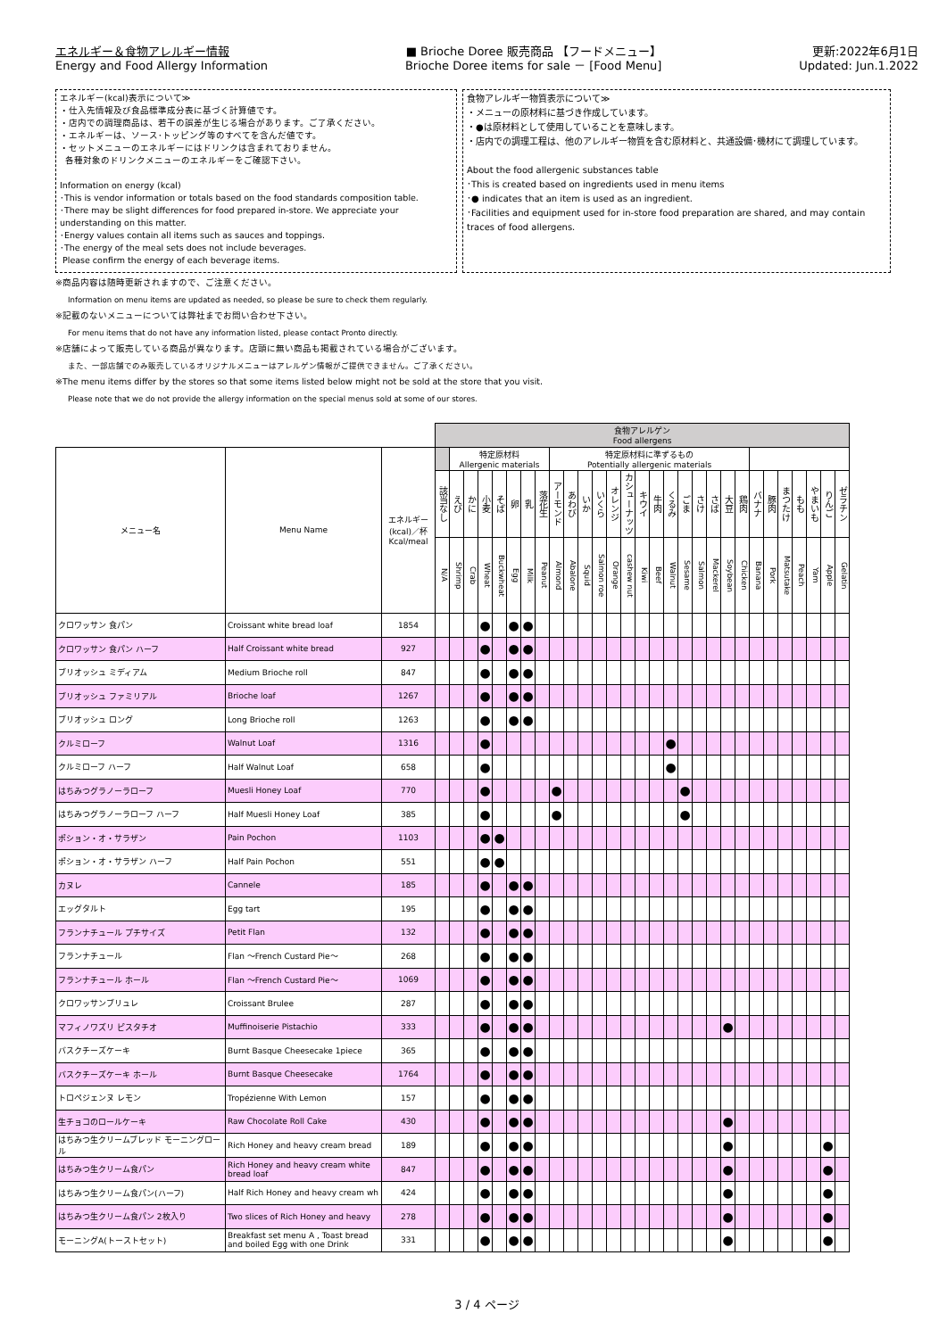エネルギー＆食物アレルギー情報
Energy and Food Allergy Information
■ Brioche Doree 販売商品 【フードメニュー】
Brioche Doree items for sale － [Food Menu]
更新:2022年6月1日
Updated: Jun.1.2022
エネルギー(kcal)表示について≫
・仕入先情報及び食品標準成分表に基づく計算値です。
・店内での調理商品は、若干の誤差が生じる場合があります。ご了承ください。
・エネルギーは、ソース･トッピング等のすべてを含んだ値です。
・セットメニューのエネルギーにはドリンクは含まれておりません。
各種対象のドリンクメニューのエネルギーをご確認下さい。
Information on energy (kcal)
･This is vendor information or totals based on the food standards composition table.
･There may be slight differences for food prepared in-store. We appreciate your understanding on this matter.
･Energy values contain all items such as sauces and toppings.
･The energy of the meal sets does not include beverages.
Please confirm the energy of each beverage items.
食物アレルギー物質表示について≫
・メニューの原材料に基づき作成しています。
・●は原材料として使用していることを意味します。
・店内での調理工程は、他のアレルギー物質を含む原材料と、共通設備･機材にて調理しています。
About the food allergenic substances table
･This is created based on ingredients used in menu items
･● indicates that an item is used as an ingredient.
･Facilities and equipment used for in-store food preparation are shared, and may contain traces of food allergens.
※商品内容は随時更新されますので、ご注意ください。
Information on menu items are updated as needed, so please be sure to check them regularly.
※記載のないメニューについては弊社までお問い合わせ下さい。
For menu items that do not have any information listed, please contact Pronto directly.
※店舗によって販売している商品が異なります。店頭に無い商品も掲載されている場合がございます。
また、一部店舗でのみ販売しているオリジナルメニューはアレルゲン情報がご提供できません。ご了承ください。
※The menu items differ by the stores so that some items listed below might not be sold at the store that you visit.
Please note that we do not provide the allergy information on the special menus sold at some of our stores.
| | | | 食物アレルゲン Food allergens | | | | | | | | | | | | | | | | | | | | | | | | | | | | |
| --- | --- | --- | --- | --- | --- | --- | --- | --- | --- | --- | --- | --- | --- | --- | --- | --- | --- | --- | --- | --- | --- | --- | --- | --- | --- | --- | --- | --- | --- | --- | --- |
| メニュー名 | Menu Name | エネルギー (kcal)／杯 Kcal/meal | | 特定原材料 Allergenic materials | | | | | | | 特定原材料に準ずるもの Potentially allergenic materials | | | | | | | | | | | | | | | | | | | | |
| | | | 該当なし | えび | かに | 小麦 | そば | 卵 | 乳 | 落花生 | アーモンド | あわび | いか | いくら | オレンジ | カシューナッツ | キウイ | 牛肉 | くるみ | ごま | さけ | さば | 大豆 | 鶏肉 | バナナ | 豚肉 | まつたけ | もも | やまいも | りんご | ゼラチン |
| | | | N/A | Shrimp | Crab | Wheat | Buckwheat | Egg | Milk | Peanut | Almond | Abalone | Squid | Salmon roe | Orange | cashew nut | Kiwi | Beef | Walnut | Sesame | Salmon | Mackerel | Soybean | Chicken | Banana | Pork | Matsutake | Peach | Yam | Apple | Gelatin |
| クロワッサン 食パン | Croissant white bread loaf | 1854 | | | | ● | | ● | ● | | | | | | | | | | | | | | | | | | | | | | |
| クロワッサン 食パン ハーフ | Half Croissant white bread | 927 | | | | ● | | ● | ● | | | | | | | | | | | | | | | | | | | | | | |
| ブリオッシュ ミディアム | Medium Brioche roll | 847 | | | | ● | | ● | ● | | | | | | | | | | | | | | | | | | | | | | |
| ブリオッシュ ファミリアル | Brioche loaf | 1267 | | | | ● | | ● | ● | | | | | | | | | | | | | | | | | | | | | | |
| ブリオッシュ ロング | Long Brioche roll | 1263 | | | | ● | | ● | ● | | | | | | | | | | | | | | | | | | | | | | |
| クルミローフ | Walnut Loaf | 1316 | | | | ● | | | | | | | | | | | | | ● | | | | | | | | | | | | |
| クルミローフ ハーフ | Half Walnut Loaf | 658 | | | | ● | | | | | | | | | | | | | ● | | | | | | | | | | | | |
| はちみつグラノーラローフ | Muesli Honey Loaf | 770 | | | | ● | | | | | ● | | | | | | | | | ● | | | | | | | | | | | |
| はちみつグラノーラローフ ハーフ | Half Muesli Honey Loaf | 385 | | | | ● | | | | | ● | | | | | | | | | ● | | | | | | | | | | | |
| ポション・オ・サラザン | Pain Pochon | 1103 | | | | ● | ● | | | | | | | | | | | | | | | | | | | | | | | | |
| ポション・オ・サラザン ハーフ | Half Pain Pochon | 551 | | | | ● | ● | | | | | | | | | | | | | | | | | | | | | | | | |
| カヌレ | Cannele | 185 | | | | ● | | ● | ● | | | | | | | | | | | | | | | | | | | | | | |
| エッグタルト | Egg tart | 195 | | | | ● | | ● | ● | | | | | | | | | | | | | | | | | | | | | | |
| フランナチュール プチサイズ | Petit Flan | 132 | | | | ● | | ● | ● | | | | | | | | | | | | | | | | | | | | | | |
| フランナチュール | Flan ～French Custard Pie～ | 268 | | | | ● | | ● | ● | | | | | | | | | | | | | | | | | | | | | | |
| フランナチュール ホール | Flan ～French Custard Pie～ | 1069 | | | | ● | | ● | ● | | | | | | | | | | | | | | | | | | | | | | |
| クロワッサンブリュレ | Croissant Brulee | 287 | | | | ● | | ● | ● | | | | | | | | | | | | | | | | | | | | | | |
| マフィノワズリ ピスタチオ | Muffinoiserie Pistachio | 333 | | | | ● | | ● | ● | | | | | | | | | | | | | | ● | | | | | | | | |
| バスクチーズケーキ | Burnt Basque Cheesecake 1piece | 365 | | | | ● | | ● | ● | | | | | | | | | | | | | | | | | | | | | | |
| バスクチーズケーキ ホール | Burnt Basque Cheesecake | 1764 | | | | ● | | ● | ● | | | | | | | | | | | | | | | | | | | | | | |
| トロペジェンヌ レモン | Tropézienne With Lemon | 157 | | | | ● | | ● | ● | | | | | | | | | | | | | | | | | | | | | | |
| 生チョコのロールケーキ | Raw Chocolate Roll Cake | 430 | | | | ● | | ● | ● | | | | | | | | | | | | | | ● | | | | | | | | |
| はちみつ生クリームブレッド モーニングロール | Rich Honey and heavy cream bread | 189 | | | | ● | | ● | ● | | | | | | | | | | | | | | ● | | | | | | | ● | |
| はちみつ生クリーム食パン | Rich Honey and heavy cream white bread loaf | 847 | | | | ● | | ● | ● | | | | | | | | | | | | | | ● | | | | | | | ● | |
| はちみつ生クリーム食パン(ハーフ) | Half Rich Honey and heavy cream wh | 424 | | | | ● | | ● | ● | | | | | | | | | | | | | | ● | | | | | | | ● | |
| はちみつ生クリーム食パン 2枚入り | Two slices of Rich Honey and heavy | 278 | | | | ● | | ● | ● | | | | | | | | | | | | | | ● | | | | | | | ● | |
| モーニングA(トーストセット) | Breakfast set menu A , Toast bread and boiled Egg with one Drink | 331 | | | | ● | | ● | ● | | | | | | | | | | | | | | ● | | | | | | | ● | |
3 / 4 ページ